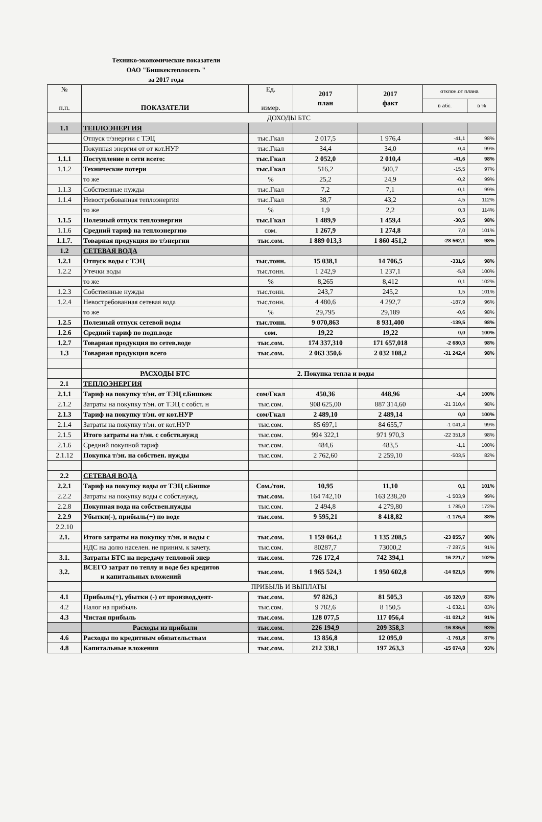Технико-экономические показатели
ОАО "Бишкектеплосеть "
за 2017 года
| № п.п. | ПОКАЗАТЕЛИ | Ед. измер. | 2017 план | 2017 факт | отклон.от плана | |
| --- | --- | --- | --- | --- | --- | --- |
| | | | | | в абс. | в % |
| | ДОХОДЫ БТС | | | | | |
| 1.1 | ТЕПЛОЭНЕРГИЯ | | | | | |
| | Отпуск т/энергии с ТЭЦ | тыс.Гкал | 2 017,5 | 1 976,4 | -41,1 | 98% |
| | Покупная энергия от от кот.НУР | тыс.Гкал | 34,4 | 34,0 | -0,4 | 99% |
| 1.1.1 | Поступление в сети всего: | тыс.Гкал | 2 052,0 | 2 010,4 | -41,6 | 98% |
| 1.1.2 | Технические потери | тыс.Гкал | 516,2 | 500,7 | -15,5 | 97% |
| | то же | % | 25,2 | 24,9 | -0,2 | 99% |
| 1.1.3 | Собственные нужды | тыс.Гкал | 7,2 | 7,1 | -0,1 | 99% |
| 1.1.4 | Невостребованная теплоэнергия | тыс.Гкал | 38,7 | 43,2 | 4,5 | 112% |
| | то же | % | 1,9 | 2,2 | 0,3 | 114% |
| 1.1.5 | Полезный отпуск теплоэнергии | тыс.Гкал | 1 489,9 | 1 459,4 | -30,5 | 98% |
| 1.1.6 | Средний тариф на теплоэнергию | сом. | 1 267,9 | 1 274,8 | 7,0 | 101% |
| 1.1.7. | Товарная продукция по т/энергии | тыс.сом. | 1 889 013,3 | 1 860 451,2 | -28 562,1 | 98% |
| 1.2 | СЕТЕВАЯ ВОДА | | | | | |
| 1.2.1 | Отпуск воды с ТЭЦ | тыс.тонн. | 15 038,1 | 14 706,5 | -331,6 | 98% |
| 1.2.2 | Утечки воды | тыс.тонн. | 1 242,9 | 1 237,1 | -5,8 | 100% |
| | то же | % | 8,265 | 8,412 | 0,1 | 102% |
| 1.2.3 | Собственные нужды | тыс.тонн. | 243,7 | 245,2 | 1,5 | 101% |
| 1.2.4 | Невостребованная сетевая вода | тыс.тонн. | 4 480,6 | 4 292,7 | -187,9 | 96% |
| | то же | % | 29,795 | 29,189 | -0,6 | 98% |
| 1.2.5 | Полезный отпуск сетевой воды | тыс.тонн. | 9 070,863 | 8 931,400 | -139,5 | 98% |
| 1.2.6 | Средний тариф по подп.воде | сом. | 19,22 | 19,22 | 0,0 | 100% |
| 1.2.7 | Товарная продукция по сетев.воде | тыс.сом. | 174 337,310 | 171 657,018 | -2 680,3 | 98% |
| 1.3 | Товарная продукция всего | тыс.сом. | 2 063 350,6 | 2 032 108,2 | -31 242,4 | 98% |
| | РАСХОДЫ БТС | 2. Покупка тепла и воды | | | | |
| 2.1 | ТЕПЛОЭНЕРГИЯ | | | | | |
| 2.1.1 | Тариф на покупку т/эн. от ТЭЦ г.Бишкек | сом/Гкал | 450,36 | 448,96 | -1,4 | 100% |
| 2.1.2 | Затраты на покупку т/эн. от ТЭЦ с собст. н | тыс.сом. | 908 625,00 | 887 314,60 | -21 310,4 | 98% |
| 2.1.3 | Тариф на покупку т/эн. от кот.НУР | сом/Гкал | 2 489,10 | 2 489,14 | 0,0 | 100% |
| 2.1.4 | Затраты на покупку т/эн. от кот.НУР | тыс.сом. | 85 697,1 | 84 655,7 | -1 041,4 | 99% |
| 2.1.5 | Итого затраты на т/эн. с собств.нужд | тыс.сом. | 994 322,1 | 971 970,3 | -22 351,8 | 98% |
| 2.1.6 | Средний покупной тариф | тыс.сом. | 484,6 | 483,5 | -1,1 | 100% |
| 2.1.12 | Покупка т/эн. на собствен. нужды | тыс.сом. | 2 762,60 | 2 259,10 | -503,5 | 82% |
| 2.2 | СЕТЕВАЯ ВОДА | | | | | |
| 2.2.1 | Тариф на покупку воды от ТЭЦ г.Бишке | Сом./тон. | 10,95 | 11,10 | 0,1 | 101% |
| 2.2.2 | Затраты на покупку воды с собст.нужд. | тыс.сом. | 164 742,10 | 163 238,20 | -1 503,9 | 99% |
| 2.2.8 | Покупная вода на собствен.нужды | тыс.сом. | 2 494,8 | 4 279,80 | 1 785,0 | 172% |
| 2.2.9 | Убытки(-), прибыль(+) по воде | тыс.сом. | 9 595,21 | 8 418,82 | -1 176,4 | 88% |
| 2.2.10 | | | | | | |
| 2.1. | Итого затраты на покупку т/эн. и воды с | тыс.сом. | 1 159 064,2 | 1 135 208,5 | -23 855,7 | 98% |
| | НДС на долю населен. не приним. к зачету. | тыс.сом. | 80287,7 | 73000,2 | -7 287,5 | 91% |
| 3.1. | Затраты БТС на передачу тепловой энер | тыс.сом. | 726 172,4 | 742 394,1 | 16 221,7 | 102% |
| 3.2. | ВСЕГО затрат по теплу и воде без кредитов и капитальных вложений | тыс.сом. | 1 965 524,3 | 1 950 602,8 | -14 921,5 | 99% |
| | ПРИБЫЛЬ И ВЫПЛАТЫ | | | | | |
| 4.1 | Прибыль(+), убытки (-) от производ.деят- | тыс.сом. | 97 826,3 | 81 505,3 | -16 320,9 | 83% |
| 4.2 | Налог на прибыль | тыс.сом. | 9 782,6 | 8 150,5 | -1 632,1 | 83% |
| 4.3 | Чистая прибыль | тыс.сом. | 128 077,5 | 117 056,4 | -11 021,2 | 91% |
| | Расходы из прибыли | тыс.сом. | 226 194,9 | 209 358,3 | -16 836,6 | 93% |
| 4.6 | Расходы по кредитным обязательствам | тыс.сом. | 13 856,8 | 12 095,0 | -1 761,8 | 87% |
| 4.8 | Капитальные вложения | тыс.сом. | 212 338,1 | 197 263,3 | -15 074,8 | 93% |